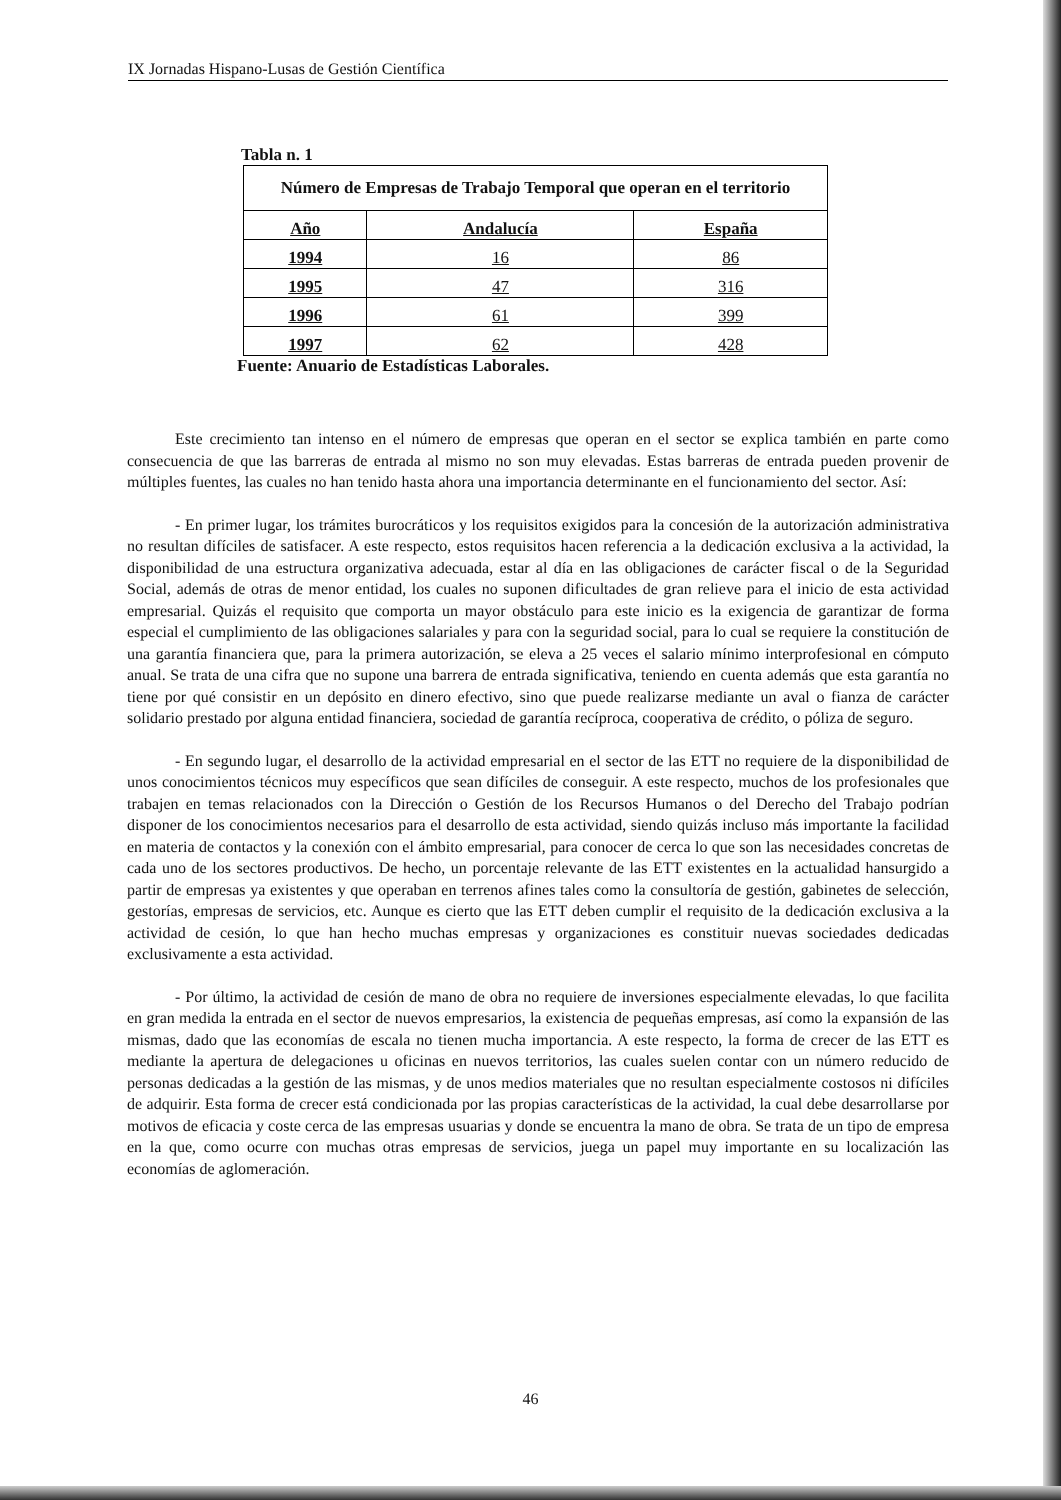IX Jornadas Hispano-Lusas de Gestión Científica
Tabla n. 1
| Número de Empresas de Trabajo Temporal que operan en el territorio | | |
| --- | --- | --- |
| Año | Andalucía | España |
| 1994 | 16 | 86 |
| 1995 | 47 | 316 |
| 1996 | 61 | 399 |
| 1997 | 62 | 428 |
Fuente: Anuario de Estadísticas Laborales.
Este crecimiento tan intenso en el número de empresas que operan en el sector se explica también en parte como consecuencia de que las barreras de entrada al mismo no son muy elevadas. Estas barreras de entrada pueden provenir de múltiples fuentes, las cuales no han tenido hasta ahora una importancia determinante en el funcionamiento del sector. Así:
- En primer lugar, los trámites burocráticos y los requisitos exigidos para la concesión de la autorización administrativa no resultan difíciles de satisfacer. A este respecto, estos requisitos hacen referencia a la dedicación exclusiva a la actividad, la disponibilidad de una estructura organizativa adecuada, estar al día en las obligaciones de carácter fiscal o de la Seguridad Social, además de otras de menor entidad, los cuales no suponen dificultades de gran relieve para el inicio de esta actividad empresarial. Quizás el requisito que comporta un mayor obstáculo para este inicio es la exigencia de garantizar de forma especial el cumplimiento de las obligaciones salariales y para con la seguridad social, para lo cual se requiere la constitución de una garantía financiera que, para la primera autorización, se eleva a 25 veces el salario mínimo interprofesional en cómputo anual. Se trata de una cifra que no supone una barrera de entrada significativa, teniendo en cuenta además que esta garantía no tiene por qué consistir en un depósito en dinero efectivo, sino que puede realizarse mediante un aval o fianza de carácter solidario prestado por alguna entidad financiera, sociedad de garantía recíproca, cooperativa de crédito, o póliza de seguro.
- En segundo lugar, el desarrollo de la actividad empresarial en el sector de las ETT no requiere de la disponibilidad de unos conocimientos técnicos muy específicos que sean difíciles de conseguir. A este respecto, muchos de los profesionales que trabajen en temas relacionados con la Dirección o Gestión de los Recursos Humanos o del Derecho del Trabajo podrían disponer de los conocimientos necesarios para el desarrollo de esta actividad, siendo quizás incluso más importante la facilidad en materia de contactos y la conexión con el ámbito empresarial, para conocer de cerca lo que son las necesidades concretas de cada uno de los sectores productivos. De hecho, un porcentaje relevante de las ETT existentes en la actualidad hansurgido a partir de empresas ya existentes y que operaban en terrenos afines tales como la consultoría de gestión, gabinetes de selección, gestorías, empresas de servicios, etc. Aunque es cierto que las ETT deben cumplir el requisito de la dedicación exclusiva a la actividad de cesión, lo que han hecho muchas empresas y organizaciones es constituir nuevas sociedades dedicadas exclusivamente a esta actividad.
- Por último, la actividad de cesión de mano de obra no requiere de inversiones especialmente elevadas, lo que facilita en gran medida la entrada en el sector de nuevos empresarios, la existencia de pequeñas empresas, así como la expansión de las mismas, dado que las economías de escala no tienen mucha importancia. A este respecto, la forma de crecer de las ETT es mediante la apertura de delegaciones u oficinas en nuevos territorios, las cuales suelen contar con un número reducido de personas dedicadas a la gestión de las mismas, y de unos medios materiales que no resultan especialmente costosos ni difíciles de adquirir. Esta forma de crecer está condicionada por las propias características de la actividad, la cual debe desarrollarse por motivos de eficacia y coste cerca de las empresas usuarias y donde se encuentra la mano de obra. Se trata de un tipo de empresa en la que, como ocurre con muchas otras empresas de servicios, juega un papel muy importante en su localización las economías de aglomeración.
46